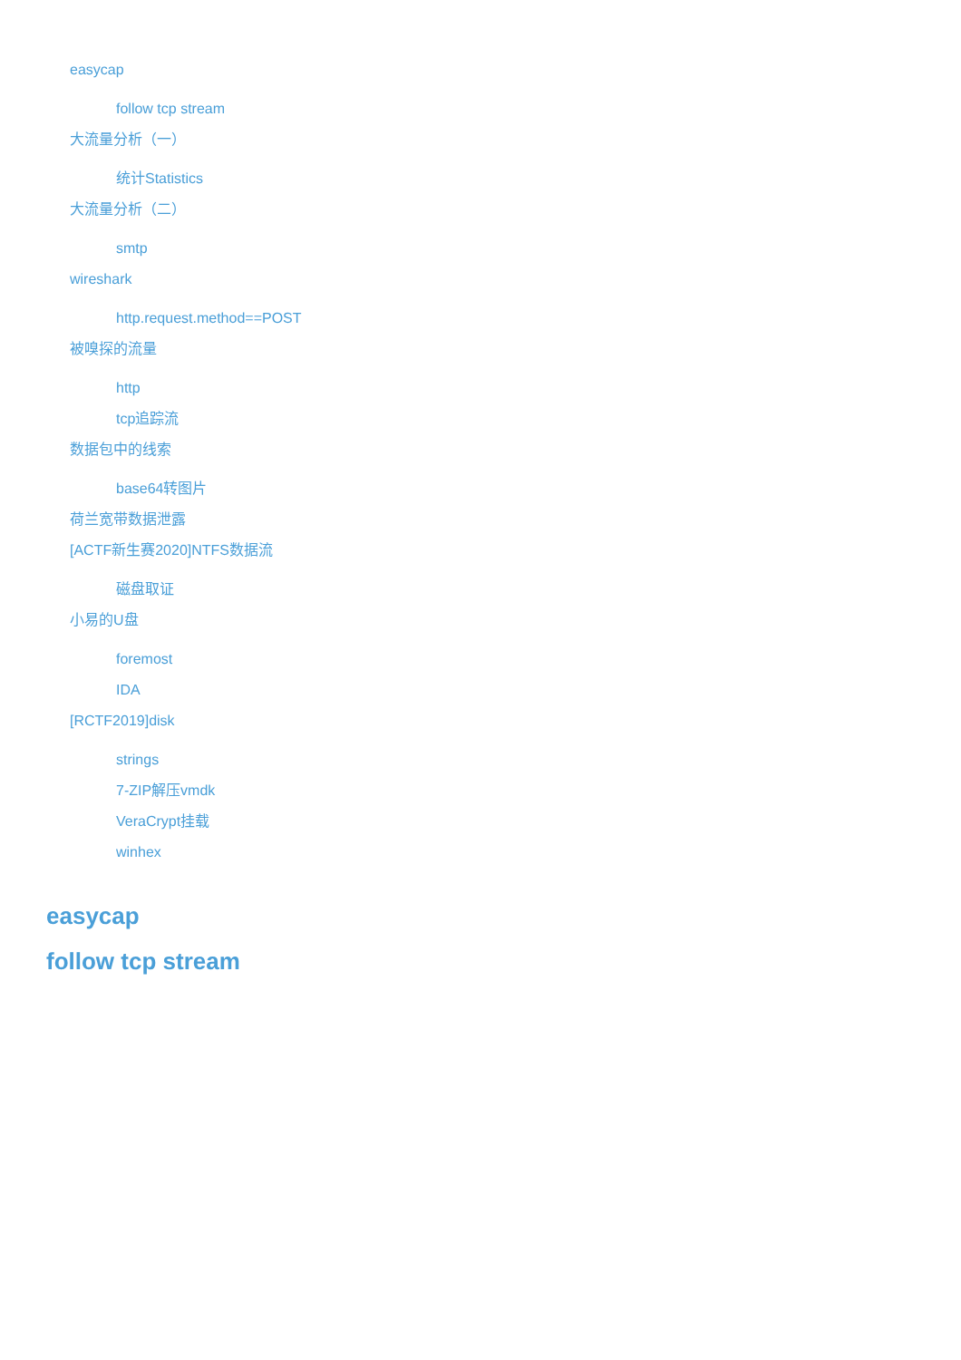easycap
follow tcp stream
大流量分析（一）
统计Statistics
大流量分析（二）
smtp
wireshark
http.request.method==POST
被嗅探的流量
http
tcp追踪流
数据包中的线索
base64转图片
荷兰宽带数据泄露
[ACTF新生赛2020]NTFS数据流
磁盘取证
小易的U盘
foremost
IDA
[RCTF2019]disk
strings
7-ZIP解压vmdk
VeraCrypt挂载
winhex
easycap
follow tcp stream